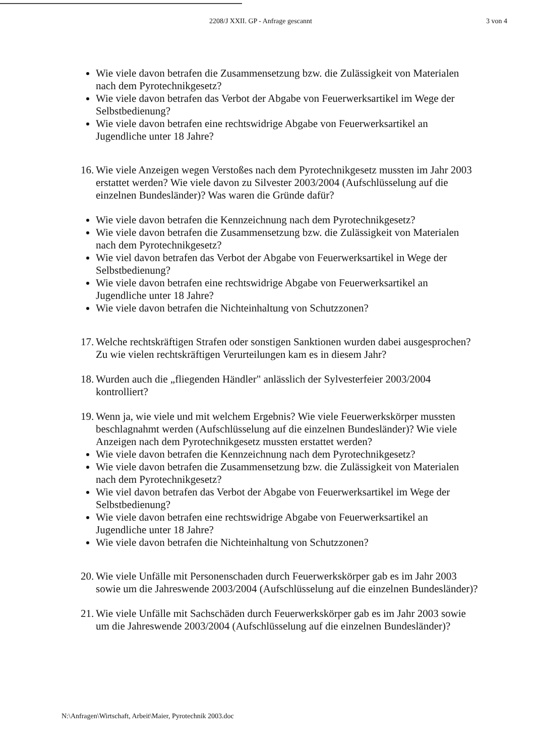2208/J XXII. GP - Anfrage gescannt 3 von 4
Wie viele davon betrafen die Zusammensetzung bzw. die Zulässigkeit von Materialen nach dem Pyrotechnikgesetz?
Wie viele davon betrafen das Verbot der Abgabe von Feuerwerksartikel im Wege der Selbstbedienung?
Wie viele davon betrafen eine rechtswidrige Abgabe von Feuerwerksartikel an Jugendliche unter 18 Jahre?
16. Wie viele Anzeigen wegen Verstoßes nach dem Pyrotechnikgesetz mussten im Jahr 2003 erstattet werden? Wie viele davon zu Silvester 2003/2004 (Aufschlüsselung auf die einzelnen Bundesländer)? Was waren die Gründe dafür?
Wie viele davon betrafen die Kennzeichnung nach dem Pyrotechnikgesetz?
Wie viele davon betrafen die Zusammensetzung bzw. die Zulässigkeit von Materialen nach dem Pyrotechnikgesetz?
Wie viel davon betrafen das Verbot der Abgabe von Feuerwerksartikel in Wege der Selbstbedienung?
Wie viele davon betrafen eine rechtswidrige Abgabe von Feuerwerksartikel an Jugendliche unter 18 Jahre?
Wie viele davon betrafen die Nichteinhaltung von Schutzzonen?
17. Welche rechtskräftigen Strafen oder sonstigen Sanktionen wurden dabei ausgesprochen? Zu wie vielen rechtskräftigen Verurteilungen kam es in diesem Jahr?
18. Wurden auch die „fliegenden Händler" anlässlich der Sylvesterfeier 2003/2004 kontrolliert?
19. Wenn ja, wie viele und mit welchem Ergebnis? Wie viele Feuerwerkskörper mussten beschlagnahmt werden (Aufschlüsselung auf die einzelnen Bundesländer)? Wie viele Anzeigen nach dem Pyrotechnikgesetz mussten erstattet werden?
Wie viele davon betrafen die Kennzeichnung nach dem Pyrotechnikgesetz?
Wie viele davon betrafen die Zusammensetzung bzw. die Zulässigkeit von Materialen nach dem Pyrotechnikgesetz?
Wie viel davon betrafen das Verbot der Abgabe von Feuerwerksartikel im Wege der Selbstbedienung?
Wie viele davon betrafen eine rechtswidrige Abgabe von Feuerwerksartikel an Jugendliche unter 18 Jahre?
Wie viele davon betrafen die Nichteinhaltung von Schutzzonen?
20. Wie viele Unfälle mit Personenschaden durch Feuerwerkskörper gab es im Jahr 2003 sowie um die Jahreswende 2003/2004 (Aufschlüsselung auf die einzelnen Bundesländer)?
21. Wie viele Unfälle mit Sachschäden durch Feuerwerkskörper gab es im Jahr 2003 sowie um die Jahreswende 2003/2004 (Aufschlüsselung auf die einzelnen Bundesländer)?
N:\Anfragen\Wirtschaft, Arbeit\Maier, Pyrotechnik 2003.doc